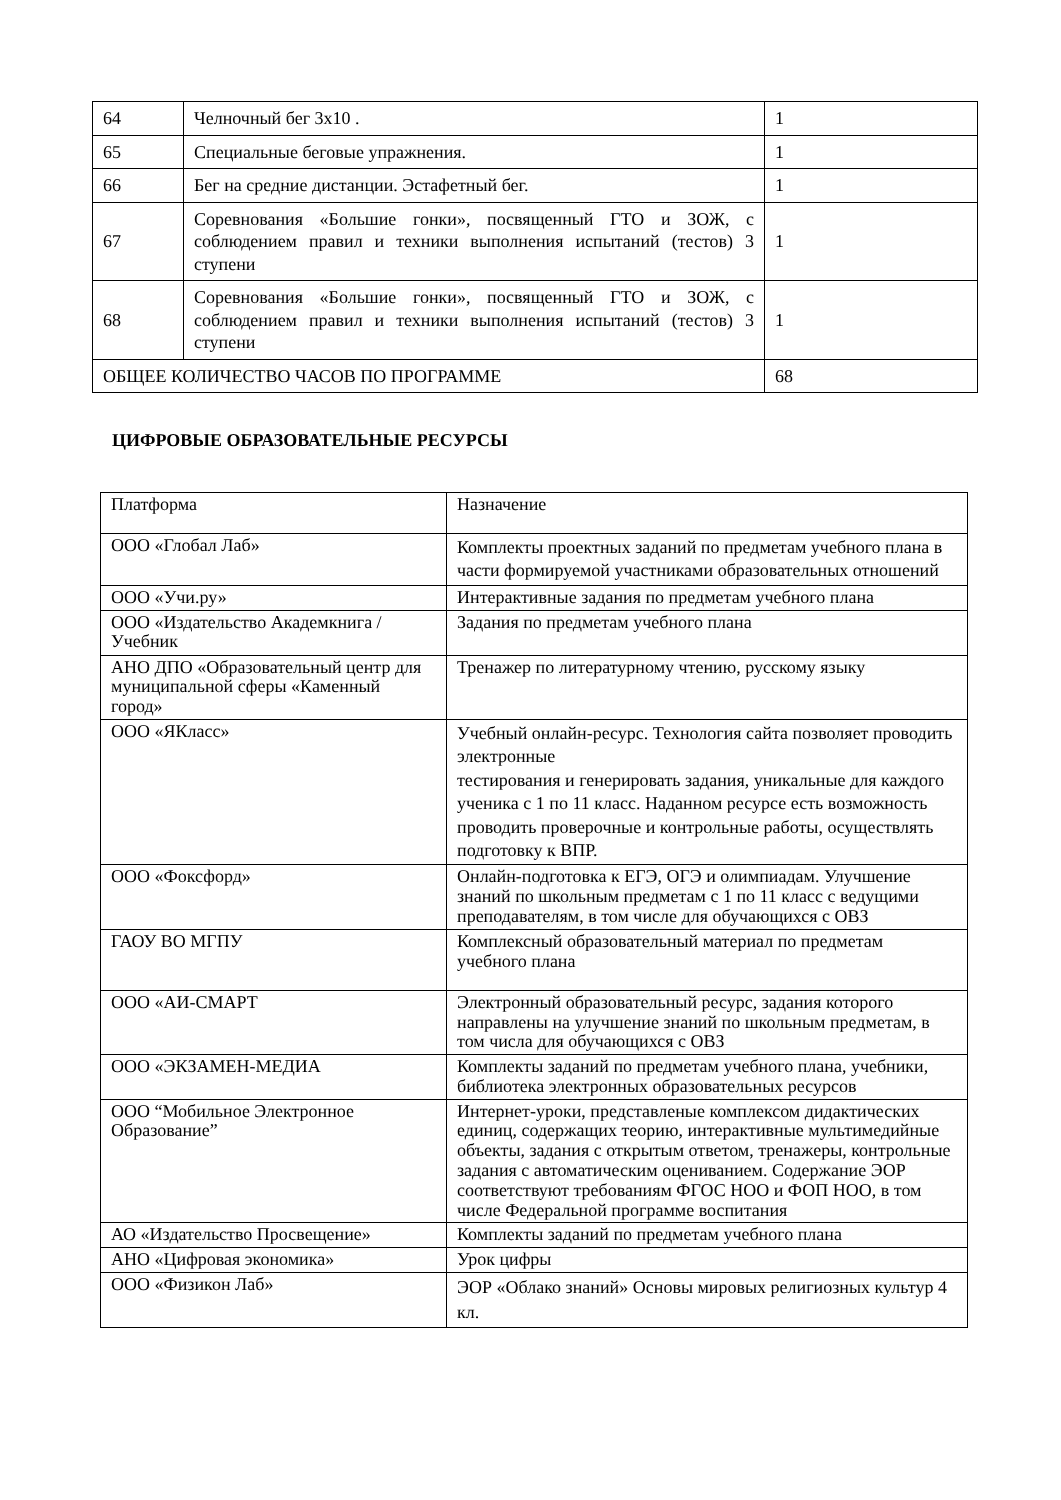| 64 | Челночный бег 3х10 . | 1 |
| 65 | Специальные беговые упражнения. | 1 |
| 66 | Бег на средние дистанции. Эстафетный бег. | 1 |
| 67 | Соревнования «Большие гонки», посвященный ГТО и ЗОЖ, с соблюдением правил и техники выполнения испытаний (тестов) 3 ступени | 1 |
| 68 | Соревнования «Большие гонки», посвященный ГТО и ЗОЖ, с соблюдением правил и техники выполнения испытаний (тестов) 3 ступени | 1 |
| ОБЩЕЕ КОЛИЧЕСТВО ЧАСОВ ПО ПРОГРАММЕ | | 68 |
ЦИФРОВЫЕ ОБРАЗОВАТЕЛЬНЫЕ РЕСУРСЫ
| Платформа | Назначение |
| ООО «Глобал Лаб» | Комплекты проектных заданий по предметам учебного плана в части формируемой участниками образовательных отношений |
| ООО «Учи.ру» | Интерактивные задания по предметам учебного плана |
| ООО «Издательство Академкнига / Учебник | Задания по предметам учебного плана |
| АНО ДПО «Образовательный центр для муниципальной сферы «Каменный город» | Тренажер по литературному чтению, русскому языку |
| ООО «ЯКласс» | Учебный онлайн-ресурс. Технология сайта позволяет проводить электронные тестирования и генерировать задания, уникальные для каждого ученика с 1 по 11 класс. Наданном ресурсе есть возможность проводить проверочные и контрольные работы, осуществлять подготовку к ВПР. |
| ООО «Фоксфорд» | Онлайн-подготовка к ЕГЭ, ОГЭ и олимпиадам. Улучшение знаний по школьным предметам с 1 по 11 класс с ведущими преподавателям, в том числе для обучающихся с ОВЗ |
| ГАОУ ВО МГПУ | Комплексный образовательный материал по предметам учебного плана |
| ООО «АИ-СМАРТ | Электронный образовательный ресурс, задания которого направлены на улучшение знаний по школьным предметам, в том числа для обучающихся с ОВЗ |
| ООО «ЭКЗАМЕН-МЕДИА | Комплекты заданий по предметам учебного плана, учебники, библиотека электронных образовательных ресурсов |
| ООО “Мобильное Электронное Образование” | Интернет-уроки, представленые комплексом дидактических единиц, содержащих теорию, интерактивные мультимедийные объекты, задания с открытым ответом, тренажеры, контрольные задания с автоматическим оцениванием. Содержание ЭОР соответствуют требованиям ФГОС НОО и ФОП НОО, в том числе Федеральной программе воспитания |
| АО «Издательство Просвещение» | Комплекты заданий по предметам учебного плана |
| АНО «Цифровая экономика» | Урок цифры |
| ООО «Физикон Лаб» | ЭОР «Облако знаний» Основы мировых религиозных культур 4 кл. |